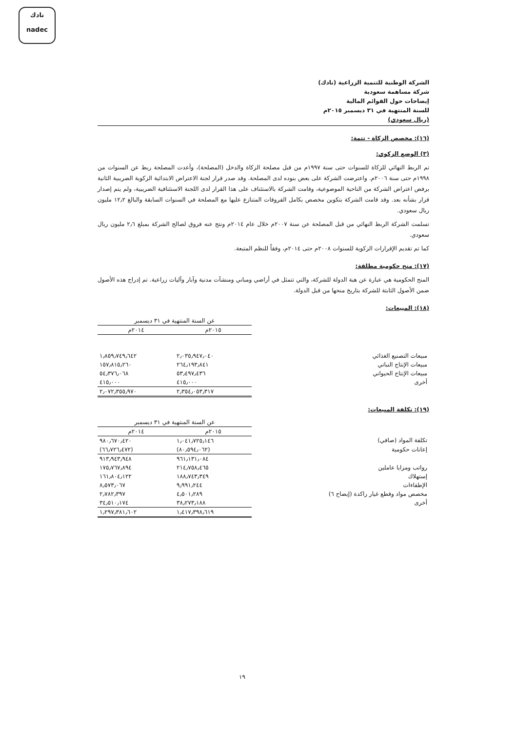نادك
nadec
الشركة الوطنية للتنمية الزراعية (نادك)
شركة مساهمة سعودية
إيضاحات حول القوائم المالية
للسنة المنتهية في ٣١ ديسمبر ٢٠١٥م
(ريال سعودي)
(١٦): مخصص الزكاة - تتمة:
(٣) الوضع الزكوي:
تم الربط النهائي للزكاة للسنوات حتى سنة ١٩٩٧م من قبل مصلحة الزكاة والدخل (المصلحة)، وأعدت المصلحة ربط عن السنوات من ١٩٩٨م حتى سنة ٢٠٠٦م. واعترضت الشركة على بعض بنوده لدى المصلحة. وقد صدر قرار لجنة الاعتراض الابتدائية الزكوية الضريبية الثانية برفض اعتراض الشركة من الناحية الموضوعية، وقامت الشركة بالاستئناف على هذا القرار لدى اللجنة الاستئنافية الضريبية، ولم يتم إصدار قرار بشأنه بعد. وقد قامت الشركة بتكوين مخصص بكامل الفروقات المتنازع عليها مع المصلحة في السنوات السابقة والبالغ ١٢٫٢ مليون ريال سعودي.
تسلمت الشركة الربط النهائي من قبل المصلحة عن سنة ٢٠٠٧م خلال عام ٢٠١٤م ونتج عنه فروق لصالح الشركة بمبلغ ٢٫٦ مليون ريال سعودي.
كما تم تقديم الإقرارات الزكوية للسنوات ٢٠٠٨م حتى ٢٠١٤م، وفقاً للنظم المتبعة.
(١٧): منح حكومية مطلقة:
المنح الحكومية هي عبارة عن هبة الدولة للشركة، والتي تتمثل في أراضي ومباني ومنشآت مدنية وآبار وآليات زراعية. تم إدراج هذه الأصول ضمن الأصول الثابتة للشركة بتاريخ منحها من قبل الدولة.
(١٨): المبيعات:
| | عن السنة المنتهية في ٣١ ديسمبر | |
| | ٢٠١٥م | ٢٠١٤م |
| مبيعات التصنيع الغذائي | ٢٫٠٣٥٫٩٤٧٫٠٤٠ | ١٫٨٥٩٫٧٤٩٫٦٤٢ |
| مبيعات الإنتاج النباتي | ٢٦٤٫١٩٣٫٨٤١ | ١٥٧٫٨١٥٫٢٦٠ |
| مبيعات الإنتاج الحيواني | ٥٣٫٤٩٧٫٤٣٦ | ٥٤٫٣٧٦٫٠٦٨ |
| أخرى | ٤١٥٫٠٠٠ | ٤١٥٫٠٠٠ |
| | ٢٫٣٥٤٫٠٥٣٫٣١٧ | ٢٫٠٧٢٫٣٥٥٫٩٧٠ |
(١٩): تكلفة المبيعات:
| | عن السنة المنتهية في ٣١ ديسمبر | |
| | ٢٠١٥م | ٢٠١٤م |
| تكلفة المواد (صافي) | ١٫٠٤١٫٧٢٥٫١٤٦ | ٩٨٠٫٦٧٠٫٤٢٠ |
| إعانات حكومية | (٨٠٫٥٩٤٫٠٦٢) | (٦٦٫٧٢٦٫٤٧٢) |
| | ٩٦١٫١٣١٫٠٨٤ | ٩١٣٫٩٤٣٫٩٤٨ |
| رواتب ومزايا عاملين | ٢١٤٫٧٥٨٫٤٦٥ | ١٧٥٫٧٦٧٫٨٩٤ |
| إستهلاك | ١٨٨٫٧٤٣٫٣٤٩ | ١٦١٫٨٠٤٫١٢٢ |
| الإطفاءات | ٩٫٩٩١٫٢٤٤ | ٨٫٥٧٣٫٠٦٧ |
| مخصص مواد وقطع غيار راكدة (إيضاح ٦) | ٤٫٥٠١٫٢٨٩ | ٢٫٧٨٢٫٣٩٧ |
| أخرى | ٣٨٫٢٧٣٫١٨٨ | ٣٤٫٥١٠٫١٧٤ |
| | ١٫٤١٧٫٣٩٨٫٦١٩ | ١٫٢٩٧٫٣٨١٫٦٠٢ |
١٩